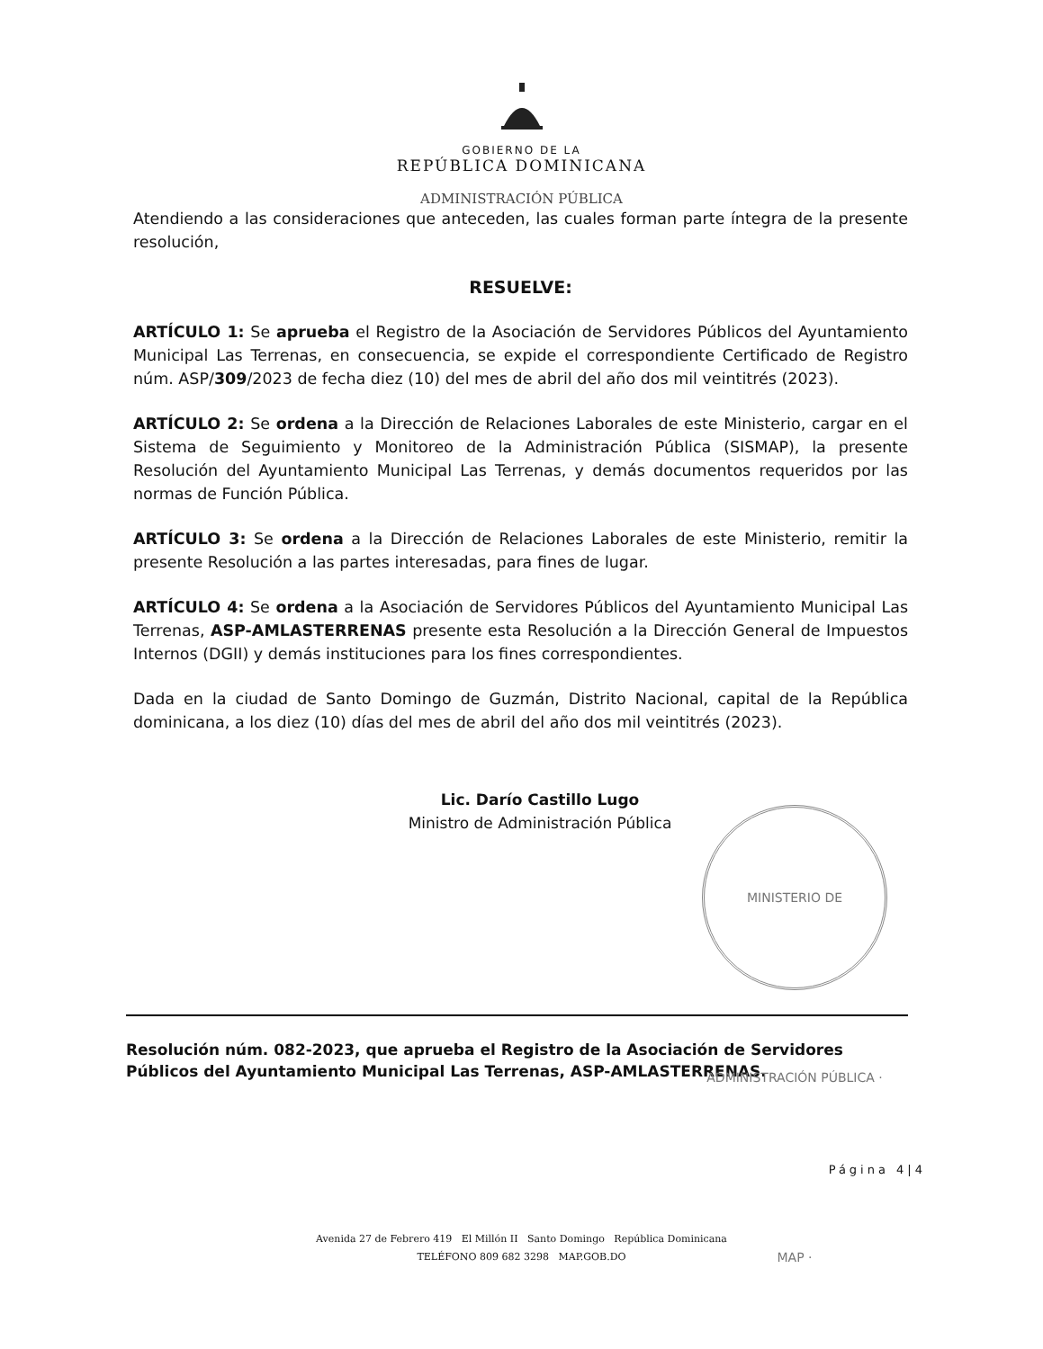GOBIERNO DE LA
REPÚBLICA DOMINICANA
ADMINISTRACIÓN PÚBLICA
Atendiendo a las consideraciones que anteceden, las cuales forman parte íntegra de la presente resolución,
RESUELVE:
ARTÍCULO 1: Se aprueba el Registro de la Asociación de Servidores Públicos del Ayuntamiento Municipal Las Terrenas, en consecuencia, se expide el correspondiente Certificado de Registro núm. ASP/309/2023 de fecha diez (10) del mes de abril del año dos mil veintitrés (2023).
ARTÍCULO 2: Se ordena a la Dirección de Relaciones Laborales de este Ministerio, cargar en el Sistema de Seguimiento y Monitoreo de la Administración Pública (SISMAP), la presente Resolución del Ayuntamiento Municipal Las Terrenas, y demás documentos requeridos por las normas de Función Pública.
ARTÍCULO 3: Se ordena a la Dirección de Relaciones Laborales de este Ministerio, remitir la presente Resolución a las partes interesadas, para fines de lugar.
ARTÍCULO 4: Se ordena a la Asociación de Servidores Públicos del Ayuntamiento Municipal Las Terrenas, ASP-AMLASTERRENAS presente esta Resolución a la Dirección General de Impuestos Internos (DGII) y demás instituciones para los fines correspondientes.
Dada en la ciudad de Santo Domingo de Guzmán, Distrito Nacional, capital de la República dominicana, a los diez (10) días del mes de abril del año dos mil veintitrés (2023).
Lic. Darío Castillo Lugo
Ministro de Administración Pública
MINISTERIO DE ADMINISTRACIÓN PÚBLICA · MAP ·
Resolución núm. 082-2023, que aprueba el Registro de la Asociación de Servidores Públicos del Ayuntamiento Municipal Las Terrenas, ASP-AMLASTERRENAS.
Página 4|4
Avenida 27 de Febrero 419 El Millón II Santo Domingo República Dominicana
TELÉFONO 809 682 3298 MAP.GOB.DO